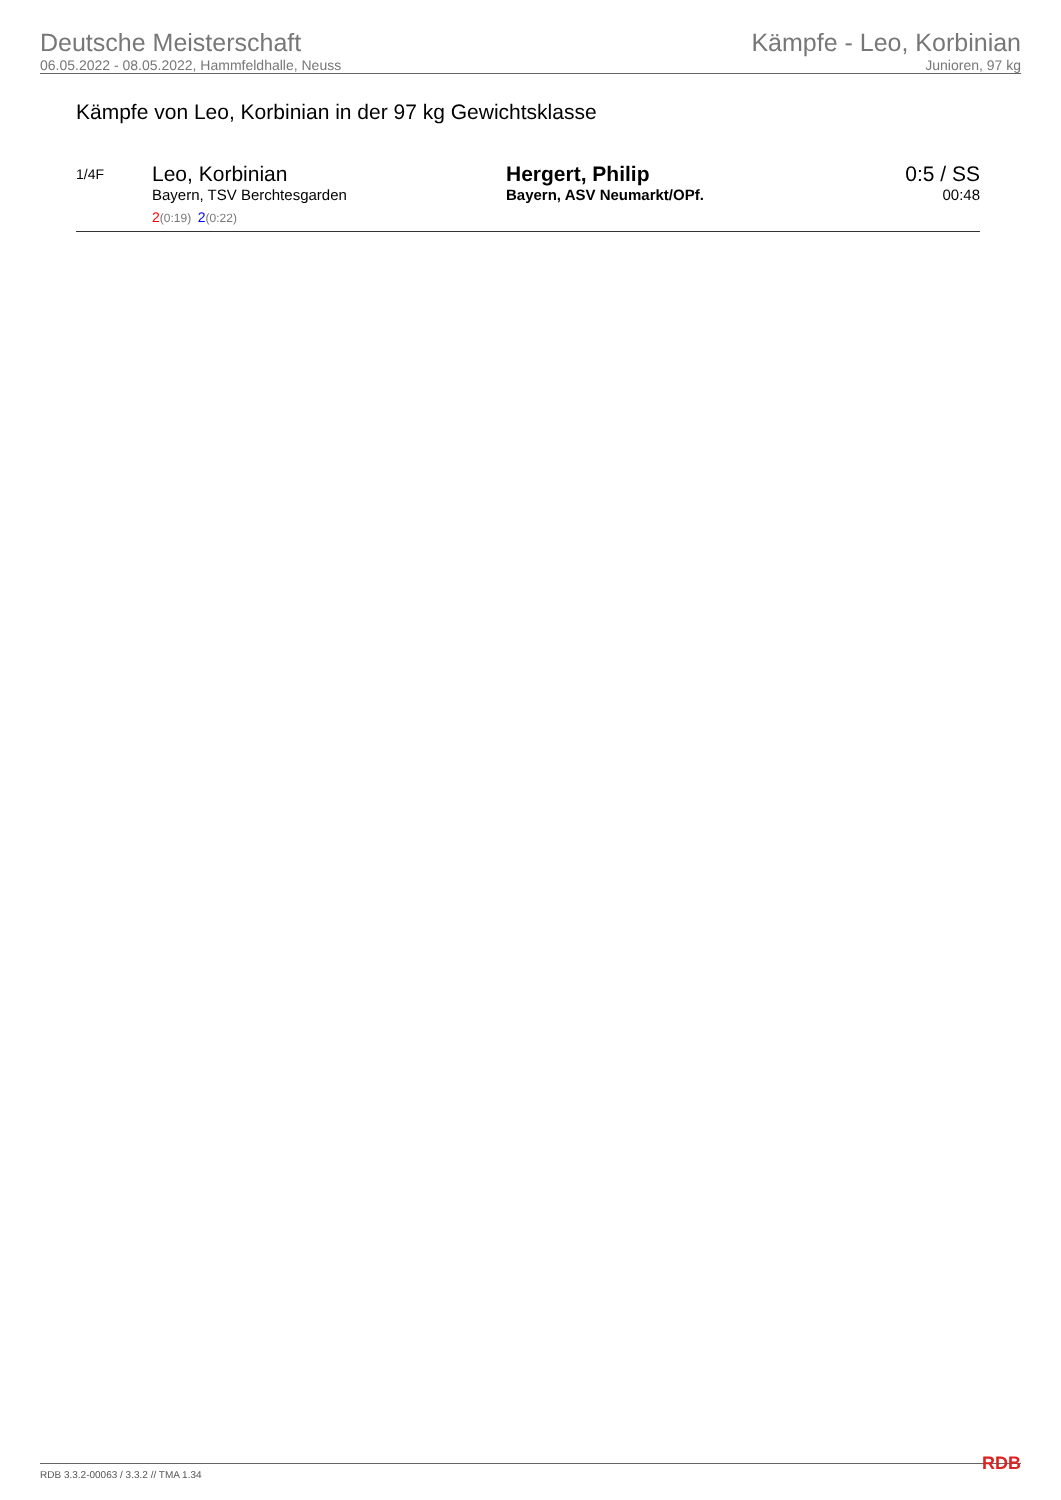Deutsche Meisterschaft
06.05.2022 - 08.05.2022, Hammfeldhalle, Neuss
Kämpfe - Leo, Korbinian
Junioren, 97 kg
Kämpfe von Leo, Korbinian in der 97 kg Gewichtsklasse
| 1/4F | Leo, Korbinian Bayern, TSV Berchtesgarden 2 (0:19) 2 (0:22) | Hergert, Philip Bayern, ASV Neumarkt/OPf. | 0:5 / SS 00:48 |
RDB 3.3.2-00063 / 3.3.2 // TMA 1.34 RDB